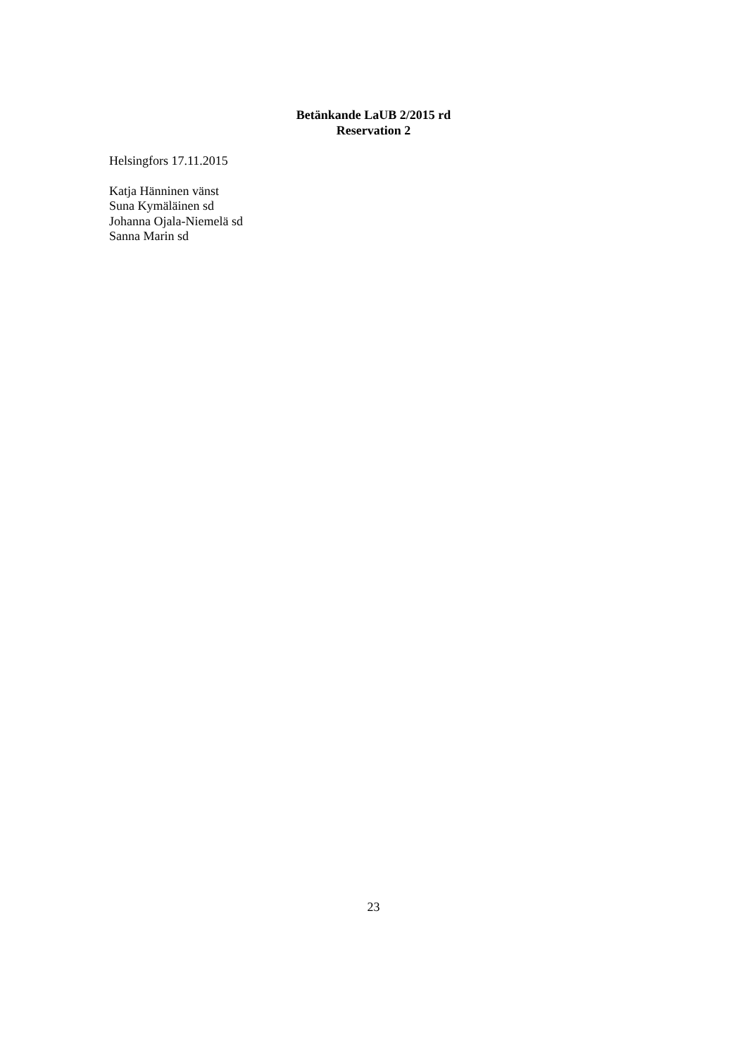Betänkande LaUB 2/2015 rd
Reservation 2
Helsingfors 17.11.2015
Katja Hänninen vänst
Suna Kymäläinen sd
Johanna Ojala-Niemelä sd
Sanna Marin sd
23